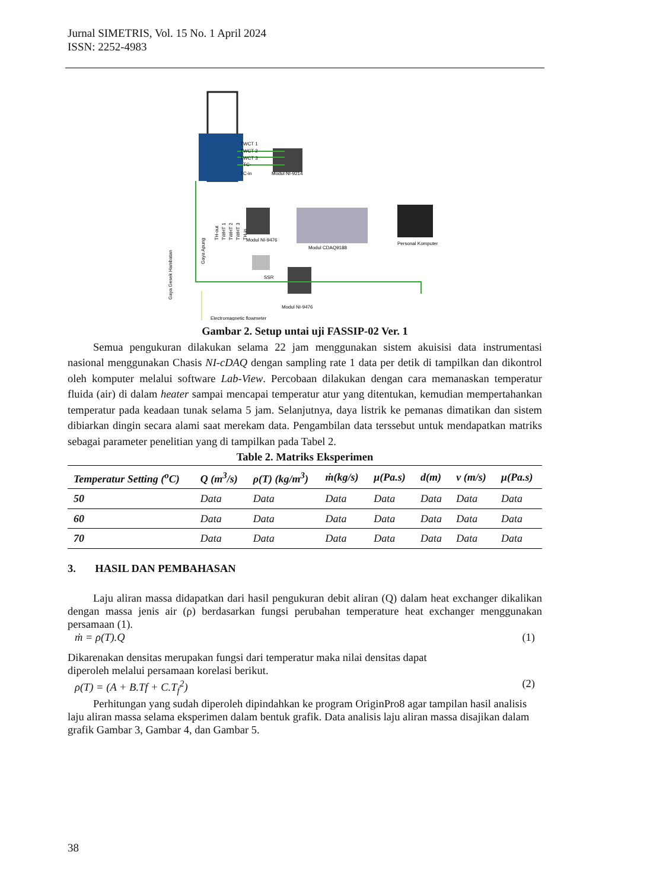Jurnal SIMETRIS, Vol. 15 No. 1 April 2024
ISSN: 2252-4983
TWCT 1
TWCT 2
TWCT 3
TC-
TC-in
Modul NI-9214
Modul NI-9476
Modul CDAQ9188
Personal Komputer
SSR
Modul NI-9476
Electromagnetic flowmeter
Gaya Gesek Hambatan
Gaya Apung
TH-out
TWHT 1
TWHT 2
TWHT 3
TH-in
Gambar 2. Setup untai uji FASSIP-02 Ver. 1
Semua pengukuran dilakukan selama 22 jam menggunakan sistem akuisisi data instrumentasi nasional menggunakan Chasis NI-cDAQ dengan sampling rate 1 data per detik di tampilkan dan dikontrol oleh komputer melalui software Lab-View. Percobaan dilakukan dengan cara memanaskan temperatur fluida (air) di dalam heater sampai mencapai temperatur atur yang ditentukan, kemudian mempertahankan temperatur pada keadaan tunak selama 5 jam. Selanjutnya, daya listrik ke pemanas dimatikan dan sistem dibiarkan dingin secara alami saat merekam data. Pengambilan data terssebut untuk mendapatkan matriks sebagai parameter penelitian yang di tampilkan pada Tabel 2.
Table 2. Matriks Eksperimen
| Temperatur Setting (<sup>o</sup>C) | Q (m<sup>3</sup>/s) | ρ(T) (kg/m<sup>3</sup>) | ṁ(kg/s) | μ(Pa.s) | d(m) | v (m/s) | μ(Pa.s) |
| --- | --- | --- | --- | --- | --- | --- | --- |
| 50 | Data | Data | Data | Data | Data | Data | Data |
| 60 | Data | Data | Data | Data | Data | Data | Data |
| 70 | Data | Data | Data | Data | Data | Data | Data |
3. HASIL DAN PEMBAHASAN
Laju aliran massa didapatkan dari hasil pengukuran debit aliran (Q) dalam heat exchanger dikalikan dengan massa jenis air (ρ) berdasarkan fungsi perubahan temperature heat exchanger menggunakan persamaan (1).
ṁ = ρ(T).Q (1)
Dikarenakan densitas merupakan fungsi dari temperatur maka nilai densitas dapat
diperoleh melalui persamaan korelasi berikut.
ρ(T) = (A + B.Tf + C.T<sub>f</sub><sup>2</sup>) (2)
Perhitungan yang sudah diperoleh dipindahkan ke program OriginPro8 agar tampilan hasil analisis laju aliran massa selama eksperimen dalam bentuk grafik. Data analisis laju aliran massa disajikan dalam grafik Gambar 3, Gambar 4, dan Gambar 5.
38